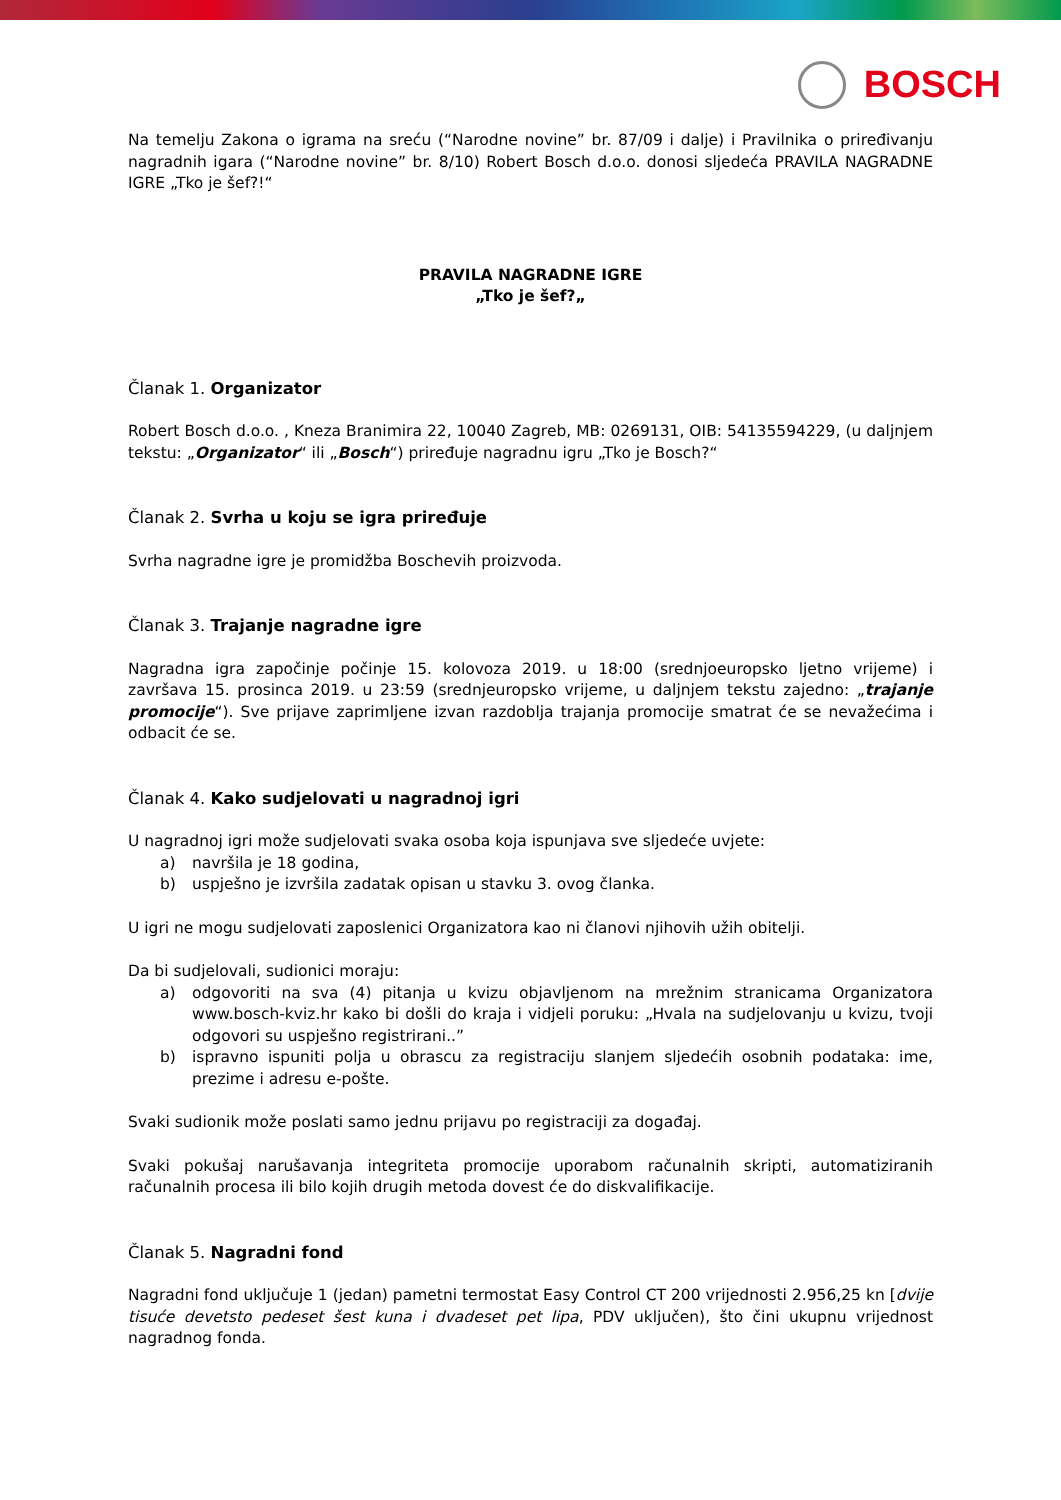BOSCH
Na temelju Zakona o igrama na sreću (“Narodne novine” br. 87/09 i dalje) i Pravilnika o priređivanju nagradnih igara (“Narodne novine” br. 8/10) Robert Bosch d.o.o. donosi sljedeća PRAVILA NAGRADNE IGRE „Tko je šef?!“
PRAVILA NAGRADNE IGRE
„Tko je šef?„
Članak 1. Organizator
Robert Bosch d.o.o. , Kneza Branimira 22, 10040 Zagreb, MB: 0269131, OIB: 54135594229, (u daljnjem tekstu: „Organizator“ ili „Bosch“) priređuje nagradnu igru „Tko je Bosch?“
Članak 2. Svrha u koju se igra priređuje
Svrha nagradne igre je promidžba Boschevih proizvoda.
Članak 3. Trajanje nagradne igre
Nagradna igra započinje počinje 15. kolovoza 2019. u 18:00 (srednjoeuropsko ljetno vrijeme) i završava 15. prosinca 2019. u 23:59 (srednjeuropsko vrijeme, u daljnjem tekstu zajedno: „trajanje promocije“). Sve prijave zaprimljene izvan razdoblja trajanja promocije smatrat će se nevažećima i odbacit će se.
Članak 4. Kako sudjelovati u nagradnoj igri
U nagradnoj igri može sudjelovati svaka osoba koja ispunjava sve sljedeće uvjete:
a) navršila je 18 godina,
b) uspješno je izvršila zadatak opisan u stavku 3. ovog članka.
U igri ne mogu sudjelovati zaposlenici Organizatora kao ni članovi njihovih užih obitelji.
Da bi sudjelovali, sudionici moraju:
a) odgovoriti na sva (4) pitanja u kvizu objavljenom na mrežnim stranicama Organizatora www.bosch-kviz.hr kako bi došli do kraja i vidjeli poruku: „Hvala na sudjelovanju u kvizu, tvoji odgovori su uspješno registrirani..”
b) ispravno ispuniti polja u obrascu za registraciju slanjem sljedećih osobnih podataka: ime, prezime i adresu e-pošte.
Svaki sudionik može poslati samo jednu prijavu po registraciji za događaj.
Svaki pokušaj narušavanja integriteta promocije uporabom računalnih skripti, automatiziranih računalnih procesa ili bilo kojih drugih metoda dovest će do diskvalifikacije.
Članak 5. Nagradni fond
Nagradni fond uključuje 1 (jedan) pametni termostat Easy Control CT 200 vrijednosti 2.956,25 kn [dvije tisuće devetsto pedeset šest kuna i dvadeset pet lipa, PDV uključen), što čini ukupnu vrijednost nagradnog fonda.